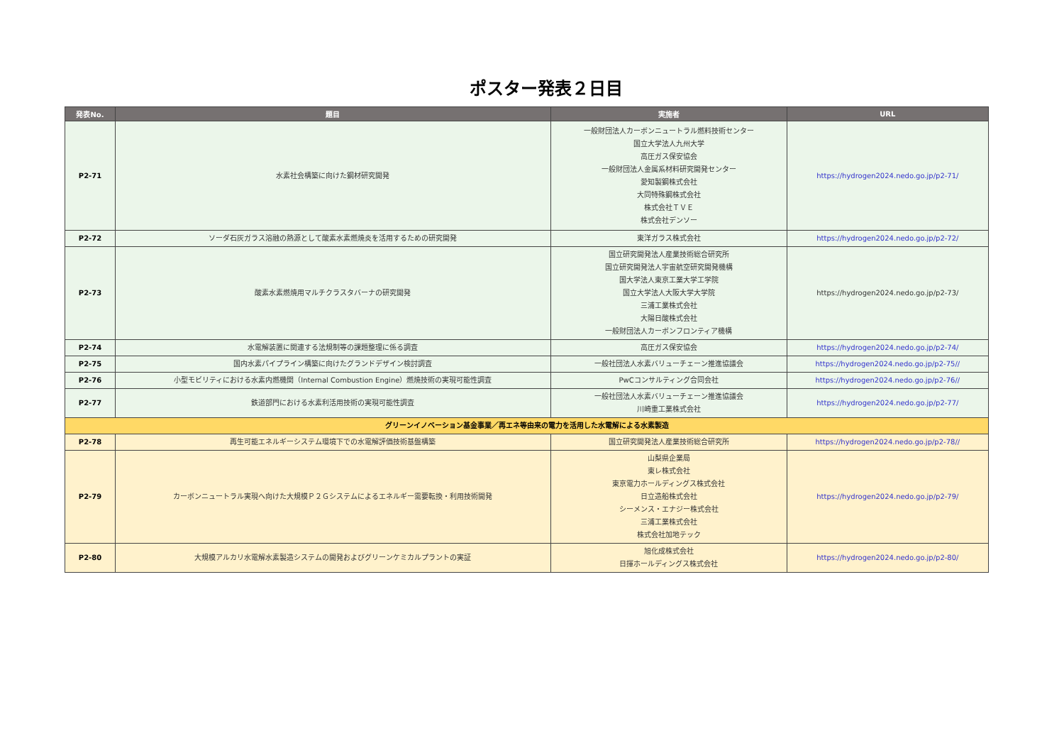ポスター発表２日目
| 発表No. | 題目 | 実施者 | URL |
| --- | --- | --- | --- |
| P2-71 | 水素社会構築に向けた鋼材研究開発 | 一般財団法人カーボンニュートラル燃料技術センター 国立大学法人九州大学 高圧ガス保安協会 一般財団法人金属系材料研究開発センター 愛知製鋼株式会社 大同特殊鋼株式会社 株式会社ＴＶＥ 株式会社デンソー | https://hydrogen2024.nedo.go.jp/p2-71/ |
| P2-72 | ソーダ石灰ガラス溶融の熱源として酸素水素燃焼炎を活用するための研究開発 | 東洋ガラス株式会社 | https://hydrogen2024.nedo.go.jp/p2-72/ |
| P2-73 | 酸素水素燃焼用マルチクラスタバーナの研究開発 | 国立研究開発法人産業技術総合研究所 国立研究開発法人宇宙航空研究開発機構 国大学法人東京工業大学工学院 国立大学法人大阪大学大学院 三浦工業株式会社 大陽日酸株式会社 一般財団法人カーボンフロンティア機構 | https://hydrogen2024.nedo.go.jp/p2-73/ |
| P2-74 | 水電解装置に関連する法規制等の課題整理に係る調査 | 高圧ガス保安協会 | https://hydrogen2024.nedo.go.jp/p2-74/ |
| P2-75 | 国内水素パイプライン構築に向けたグランドデザイン検討調査 | 一般社団法人水素バリューチェーン推進協議会 | https://hydrogen2024.nedo.go.jp/p2-75// |
| P2-76 | 小型モビリティにおける水素内燃機関（Internal Combustion Engine）燃焼技術の実現可能性調査 | PwCコンサルティング合同会社 | https://hydrogen2024.nedo.go.jp/p2-76// |
| P2-77 | 鉄道部門における水素利活用技術の実現可能性調査 | 一般社団法人水素バリューチェーン推進協議会 川崎重工業株式会社 | https://hydrogen2024.nedo.go.jp/p2-77/ |
| グリーンイノベーション基金事業／再エネ等由来の電力を活用した水電解による水素製造 | | | |
| P2-78 | 再生可能エネルギーシステム環境下での水電解評価技術基盤構築 | 国立研究開発法人産業技術総合研究所 | https://hydrogen2024.nedo.go.jp/p2-78// |
| P2-79 | カーボンニュートラル実現へ向けた大規模Ｐ２Ｇシステムによるエネルギー需要転換・利用技術開発 | 山梨県企業局 東レ株式会社 東京電力ホールディングス株式会社 日立造船株式会社 シーメンス・エナジー株式会社 三浦工業株式会社 株式会社加地テック | https://hydrogen2024.nedo.go.jp/p2-79/ |
| P2-80 | 大規模アルカリ水電解水素製造システムの開発およびグリーンケミカルプラントの実証 | 旭化成株式会社 日揮ホールディングス株式会社 | https://hydrogen2024.nedo.go.jp/p2-80/ |